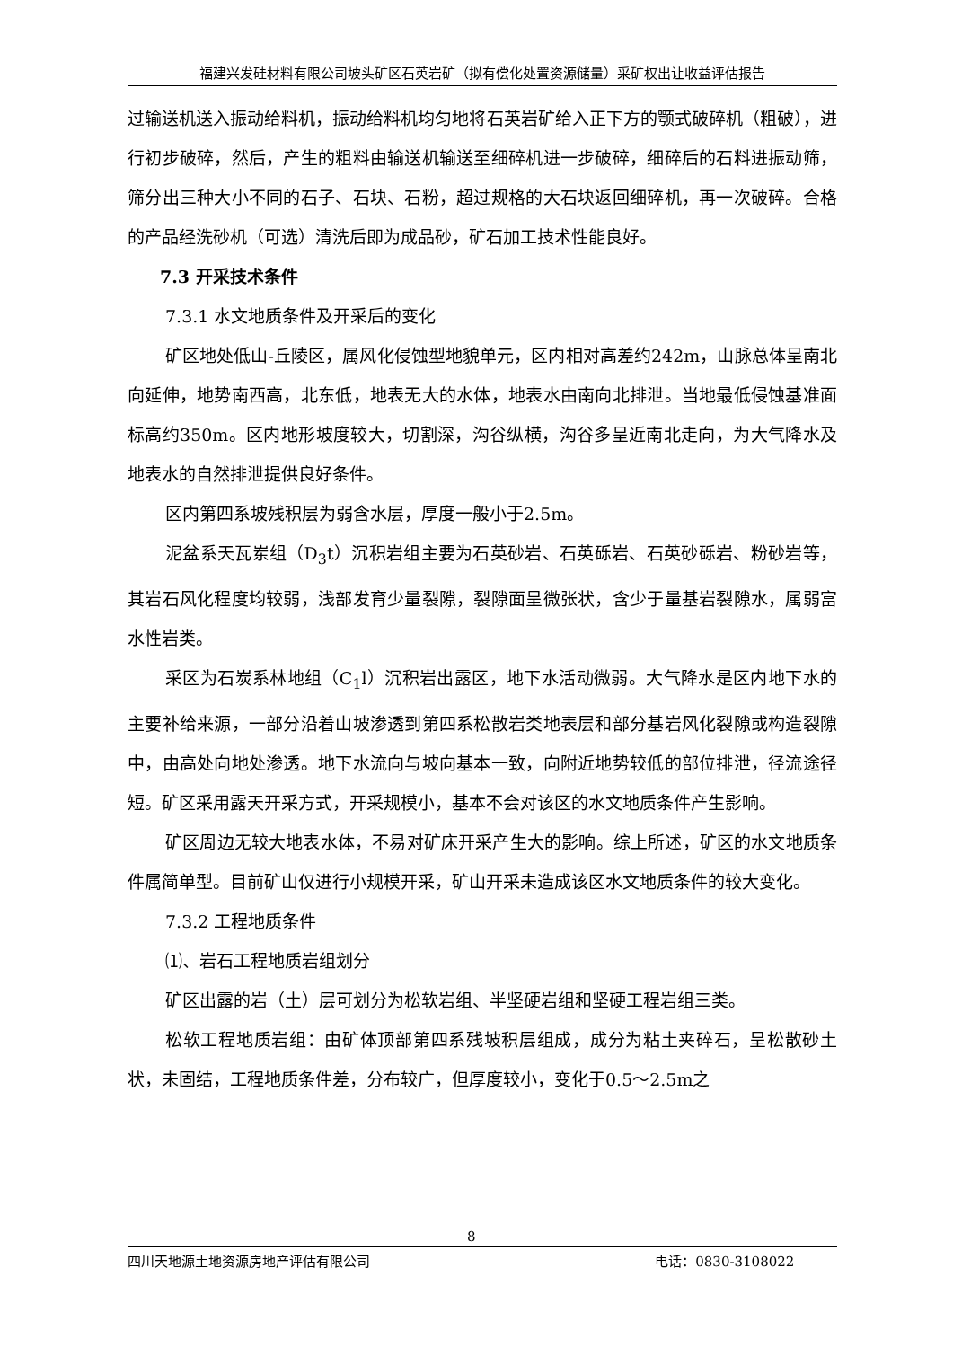福建兴发硅材料有限公司坡头矿区石英岩矿（拟有偿化处置资源储量）采矿权出让收益评估报告
过输送机送入振动给料机，振动给料机均匀地将石英岩矿给入正下方的颚式破碎机（粗破），进行初步破碎，然后，产生的粗料由输送机输送至细碎机进一步破碎，细碎后的石料进振动筛，筛分出三种大小不同的石子、石块、石粉，超过规格的大石块返回细碎机，再一次破碎。合格的产品经洗砂机（可选）清洗后即为成品砂，矿石加工技术性能良好。
7.3 开采技术条件
7.3.1 水文地质条件及开采后的变化
矿区地处低山-丘陵区，属风化侵蚀型地貌单元，区内相对高差约242m，山脉总体呈南北向延伸，地势南西高，北东低，地表无大的水体，地表水由南向北排泄。当地最低侵蚀基准面标高约350m。区内地形坡度较大，切割深，沟谷纵横，沟谷多呈近南北走向，为大气降水及地表水的自然排泄提供良好条件。
区内第四系坡残积层为弱含水层，厚度一般小于2.5m。
泥盆系天瓦岽组（D<sub>3</sub>t）沉积岩组主要为石英砂岩、石英砾岩、石英砂砾岩、粉砂岩等，其岩石风化程度均较弱，浅部发育少量裂隙，裂隙面呈微张状，含少于量基岩裂隙水，属弱富水性岩类。
采区为石炭系林地组（C<sub>1</sub>l）沉积岩出露区，地下水活动微弱。大气降水是区内地下水的主要补给来源，一部分沿着山坡渗透到第四系松散岩类地表层和部分基岩风化裂隙或构造裂隙中，由高处向地处渗透。地下水流向与坡向基本一致，向附近地势较低的部位排泄，径流途径短。矿区采用露天开采方式，开采规模小，基本不会对该区的水文地质条件产生影响。
矿区周边无较大地表水体，不易对矿床开采产生大的影响。综上所述，矿区的水文地质条件属简单型。目前矿山仅进行小规模开采，矿山开采未造成该区水文地质条件的较大变化。
7.3.2 工程地质条件
⑴、岩石工程地质岩组划分
矿区出露的岩（土）层可划分为松软岩组、半坚硬岩组和坚硬工程岩组三类。
松软工程地质岩组：由矿体顶部第四系残坡积层组成，成分为粘土夹碎石，呈松散砂土状，未固结，工程地质条件差，分布较广，但厚度较小，变化于0.5～2.5m之
8
四川天地源土地资源房地产评估有限公司 电话：0830-3108022